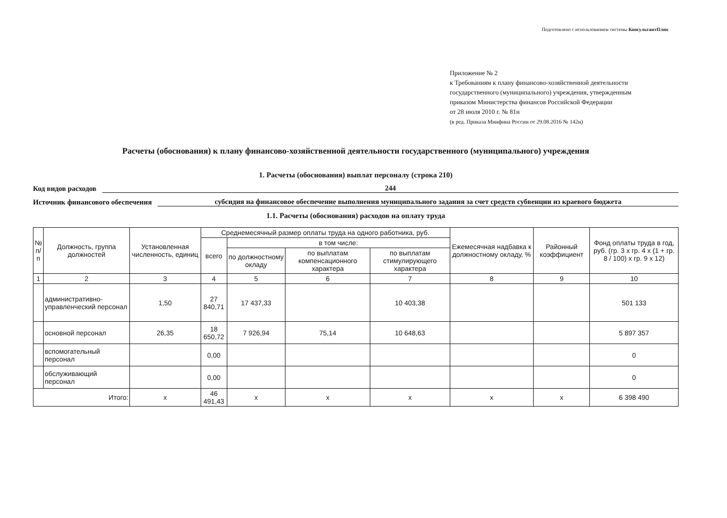Подготовлено с использованием системы КонсультантПлюс
Приложение № 2
к Требованиям к плану финансово-хозяйственной деятельности
государственного (муниципального) учреждения, утвержденным
приказом Министерства финансов Российской Федерации
от 28 июля 2010 г. № 81н
(в ред. Приказа Минфина России от 29.08.2016 № 142н)
Расчеты (обоснования) к плану финансово-хозяйственной деятельности государственного (муниципального) учреждения
1. Расчеты (обоснования) выплат персоналу (строка 210)
Код видов расходов 244
Источник финансового обеспечения субсидия на финансовое обеспечение выполнения муниципального задания за счет средств субвенции из краевого бюджета
1.1. Расчеты (обоснования) расходов на оплату труда
| № п/п | Должность, группа должностей | Установленная численность, единиц | Среднемесячный размер оплаты труда на одного работника, руб. | | | | Ежемесячная надбавка к должностному окладу, % | Районный коэффициент | Фонд оплаты труда в год, руб. (гр. 3 x гр. 4 x (1 + гр. 8 / 100) x гр. 9 x 12) |
| --- | --- | --- | --- | --- | --- | --- | --- | --- | --- |
| | | | всего | в том числе: | | | | | |
| | | | | по должностному окладу | по выплатам компенсационного характера | по выплатам стимулирующего характера | | | |
| 1 | 2 | 3 | 4 | 5 | 6 | 7 | 8 | 9 | 10 |
| | административно-управленческий персонал | 1,50 | 27 840,71 | 17 437,33 | | 10 403,38 | | | 501 133 |
| | основной персонал | 26,35 | 18 650,72 | 7 926,94 | 75,14 | 10 648,63 | | | 5 897 357 |
| | вспомогательный персонал | | 0,00 | | | | | | 0 |
| | обслуживающий персонал | | 0,00 | | | | | | 0 |
| Итого: | | x | 46 491,43 | x | x | x | x | x | 6 398 490 |